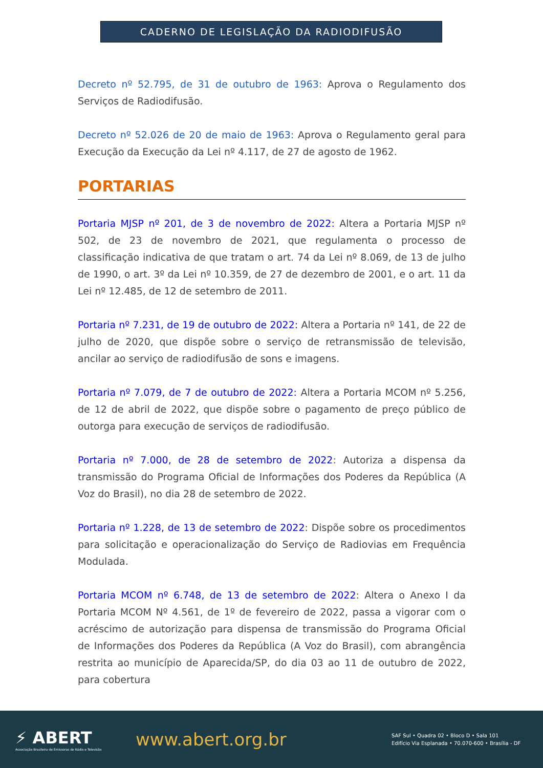CADERNO DE LEGISLAÇÃO DA RADIODIFUSÃO
Decreto nº 52.795, de 31 de outubro de 1963: Aprova o Regulamento dos Serviços de Radiodifusão.
Decreto nº 52.026 de 20 de maio de 1963: Aprova o Regulamento geral para Execução da Execução da Lei nº 4.117, de 27 de agosto de 1962.
PORTARIAS
Portaria MJSP nº 201, de 3 de novembro de 2022: Altera a Portaria MJSP nº 502, de 23 de novembro de 2021, que regulamenta o processo de classificação indicativa de que tratam o art. 74 da Lei nº 8.069, de 13 de julho de 1990, o art. 3º da Lei nº 10.359, de 27 de dezembro de 2001, e o art. 11 da Lei nº 12.485, de 12 de setembro de 2011.
Portaria nº 7.231, de 19 de outubro de 2022: Altera a Portaria nº 141, de 22 de julho de 2020, que dispõe sobre o serviço de retransmissão de televisão, ancilar ao serviço de radiodifusão de sons e imagens.
Portaria nº 7.079, de 7 de outubro de 2022: Altera a Portaria MCOM nº 5.256, de 12 de abril de 2022, que dispõe sobre o pagamento de preço público de outorga para execução de serviços de radiodifusão.
Portaria nº 7.000, de 28 de setembro de 2022: Autoriza a dispensa da transmissão do Programa Oficial de Informações dos Poderes da República (A Voz do Brasil), no dia 28 de setembro de 2022.
Portaria nº 1.228, de 13 de setembro de 2022: Dispõe sobre os procedimentos para solicitação e operacionalização do Serviço de Radiovias em Frequência Modulada.
Portaria MCOM nº 6.748, de 13 de setembro de 2022: Altera o Anexo I da Portaria MCOM Nº 4.561, de 1º de fevereiro de 2022, passa a vigorar com o acréscimo de autorização para dispensa de transmissão do Programa Oficial de Informações dos Poderes da República (A Voz do Brasil), com abrangência restrita ao município de Aparecida/SP, do dia 03 ao 11 de outubro de 2022, para cobertura
⚡ ABERT
Associação Brasileira de Emissoras de Rádio e Televisão
www.abert.org.br
SAF Sul • Quadra 02 • Bloco D • Sala 101
Edifício Via Esplanada • 70.070-600 • Brasília - DF